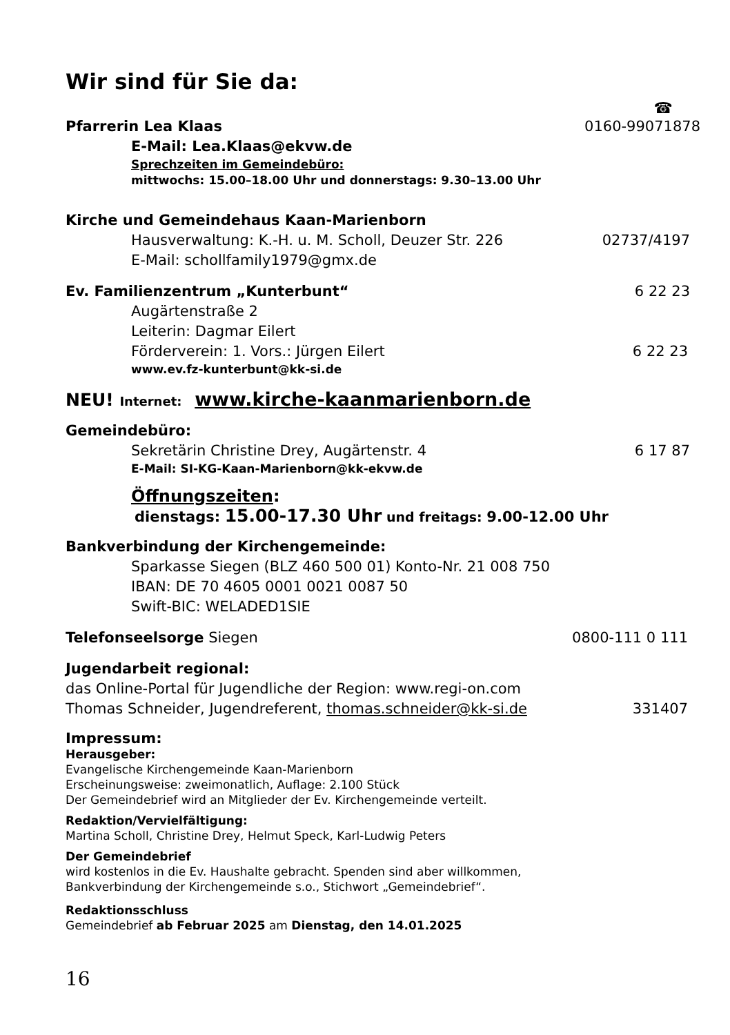Wir sind für Sie da:
☎
Pfarrerin Lea Klaas 0160-99071878
E-Mail: Lea.Klaas@ekvw.de
Sprechzeiten im Gemeindebüro:
mittwochs: 15.00–18.00 Uhr und donnerstags: 9.30–13.00 Uhr
Kirche und Gemeindehaus Kaan-Marienborn
Hausverwaltung: K.-H. u. M. Scholl, Deuzer Str. 226 02737/4197
E-Mail: schollfamily1979@gmx.de
Ev. Familienzentrum „Kunterbunt“6 22 23
Augärtenstraße 2
Leiterin: Dagmar Eilert
Förderverein: 1. Vors.: Jürgen Eilert 6 22 23
www.ev.fz-kunterbunt@kk-si.de
NEU! Internet: www.kirche-kaanmarienborn.de
Gemeindebüro:
Sekretärin Christine Drey, Augärtenstr. 4 6 17 87
E-Mail: SI-KG-Kaan-Marienborn@kk-ekvw.de
Öffnungszeiten:
dienstags: 15.00-17.30 Uhr und freitags: 9.00-12.00 Uhr
Bankverbindung der Kirchengemeinde:
Sparkasse Siegen (BLZ 460 500 01) Konto-Nr. 21 008 750
IBAN: DE 70 4605 0001 0021 0087 50
Swift-BIC: WELADED1SIE
Telefonseelsorge Siegen 0800-111 0 111
Jugendarbeit regional:
das Online-Portal für Jugendliche der Region: www.regi-on.com
Thomas Schneider, Jugendreferent, thomas.schneider@kk-si.de 331407
Impressum:
Herausgeber:
Evangelische Kirchengemeinde Kaan-Marienborn
Erscheinungsweise: zweimonatlich, Auflage: 2.100 Stück
Der Gemeindebrief wird an Mitglieder der Ev. Kirchengemeinde verteilt.
Redaktion/Vervielfältigung:
Martina Scholl, Christine Drey, Helmut Speck, Karl-Ludwig Peters
Der Gemeindebrief
wird kostenlos in die Ev. Haushalte gebracht. Spenden sind aber willkommen,
Bankverbindung der Kirchengemeinde s.o., Stichwort „Gemeindebrief“.
Redaktionsschluss
Gemeindebrief ab Februar 2025 am Dienstag, den 14.01.2025
16